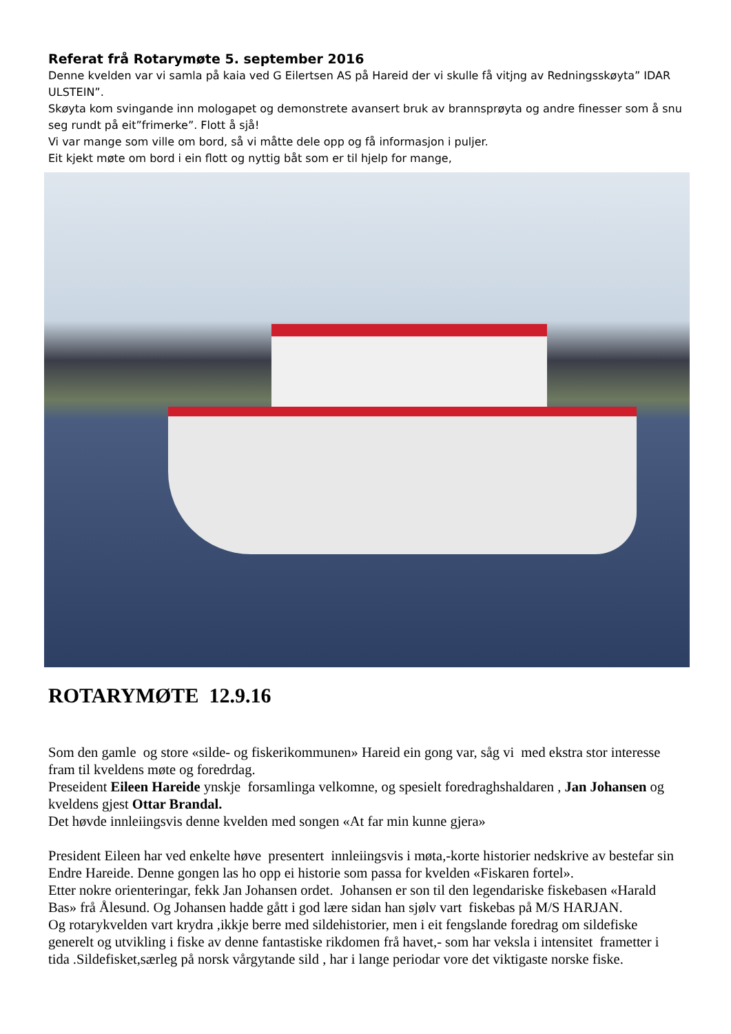Referat frå Rotarymøte 5. september 2016
Denne kvelden var vi samla på kaia ved G Eilertsen AS på Hareid der vi skulle få vitjng av Redningsskøyta” IDAR ULSTEIN”.
Skøyta kom svingande inn mologapet og demonstrete avansert bruk av brannsprøyta og andre finesser som å snu seg rundt på eit”frimerke”. Flott å sjå!
Vi var mange som ville om bord, så vi måtte dele opp og få informasjon i puljer.
Eit kjekt møte om bord i ein flott og nyttig båt som er til hjelp for mange,
ROTARYMØTE 12.9.16
Som den gamle og store «silde- og fiskerikommunen» Hareid ein gong var, såg vi med ekstra stor interesse fram til kveldens møte og foredrdag.
Preseident Eileen Hareide ynskje forsamlinga velkomne, og spesielt foredraghshaldaren , Jan Johansen og kveldens gjest Ottar Brandal.
Det høvde innleiingsvis denne kvelden med songen «At far min kunne gjera»
President Eileen har ved enkelte høve presentert innleiingsvis i møta,-korte historier nedskrive av bestefar sin Endre Hareide. Denne gongen las ho opp ei historie som passa for kvelden «Fiskaren fortel».
Etter nokre orienteringar, fekk Jan Johansen ordet. Johansen er son til den legendariske fiskebasen «Harald Bas» frå Ålesund. Og Johansen hadde gått i god lære sidan han sjølv vart fiskebas på M/S HARJAN.
Og rotarykvelden vart krydra ,ikkje berre med sildehistorier, men i eit fengslande foredrag om sildefiske generelt og utvikling i fiske av denne fantastiske rikdomen frå havet,- som har veksla i intensitet frametter i tida .Sildefisket,særleg på norsk vårgytande sild , har i lange periodar vore det viktigaste norske fiske.